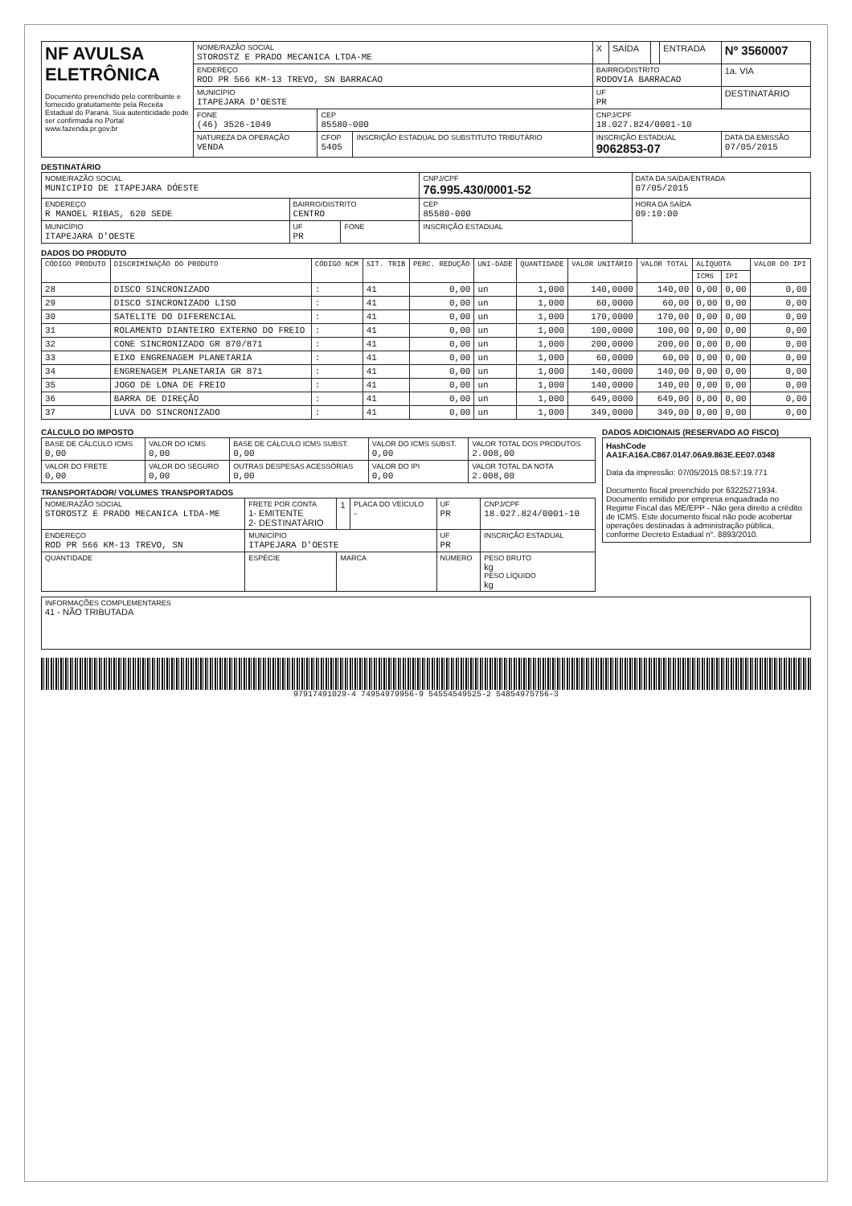| NF AVULSA ELETRÔNICA Documento preenchido pelo contribuinte e fornecido gratuitamente pela Receita Estadual do Paraná. Sua autenticidade pode ser confirmada no Portal www.fazenda.pr.gov.br | NOME/RAZÃO SOCIAL STOROSTZ E PRADO MECANICA LTDA-ME | | | X | SAÍDA | | ENTRADA | Nº 3560007 |
| | ENDEREÇO ROD PR 566 KM-13 TREVO, SN BARRACAO | | | BAIRRO/DISTRITO RODOVIA BARRACAO | | | | 1a. VIA |
| | MUNICÍPIO ITAPEJARA D'OESTE | | | UF PR | | | | DESTINATÁRIO |
| | FONE (46) 3526-1049 | CEP 85580-000 | | CNPJ/CPF 18.027.824/0001-10 | | | | |
| | NATUREZA DA OPERAÇÃO VENDA | CFOP 5405 | INSCRIÇÃO ESTADUAL DO SUBSTITUTO TRIBUTÁRIO | INSCRIÇÃO ESTADUAL 9062853-07 | | | | DATA DA EMISSÃO 07/05/2015 |
DESTINATÁRIO
| NOME/RAZÃO SOCIAL MUNICIPIO DE ITAPEJARA DÓESTE | | | CNPJ/CPF 76.995.430/0001-52 | DATA DA SAÍDA/ENTRADA 07/05/2015 |
| ENDEREÇO R MANOEL RIBAS, 620 SEDE | BAIRRO/DISTRITO CENTRO | | CEP 85580-000 | HORA DA SAÍDA 09:10:00 |
| MUNICÍPIO ITAPEJARA D'OESTE | UF PR | FONE | INSCRIÇÃO ESTADUAL | |
DADOS DO PRODUTO
| CÓDIGO PRODUTO | DISCRIMINAÇÃO DO PRODUTO | CÓDIGO NCM | SIT. TRIB | PERC. REDUÇÃO | UNI-DADE | QUANTIDADE | VALOR UNITÁRIO | VALOR TOTAL | ALÍQUOTA | | VALOR DO IPI |
| --- | --- | --- | --- | --- | --- | --- | --- | --- | --- | --- | --- |
| | | | | | | | | | ICMS | IPI | |
| 28 | DISCO SINCRONIZADO | : | 41 | 0,00 | un | 1,000 | 140,0000 | 140,00 | 0,00 | 0,00 | 0,00 |
| 29 | DISCO SINCRONIZADO LISO | : | 41 | 0,00 | un | 1,000 | 60,0000 | 60,00 | 0,00 | 0,00 | 0,00 |
| 30 | SATELITE DO DIFERENCIAL | : | 41 | 0,00 | un | 1,000 | 170,0000 | 170,00 | 0,00 | 0,00 | 0,00 |
| 31 | ROLAMENTO DIANTEIRO EXTERNO DO FREIO | : | 41 | 0,00 | un | 1,000 | 100,0000 | 100,00 | 0,00 | 0,00 | 0,00 |
| 32 | CONE SINCRONIZADO GR 870/871 | : | 41 | 0,00 | un | 1,000 | 200,0000 | 200,00 | 0,00 | 0,00 | 0,00 |
| 33 | EIXO ENGRENAGEM PLANETARIA | : | 41 | 0,00 | un | 1,000 | 60,0000 | 60,00 | 0,00 | 0,00 | 0,00 |
| 34 | ENGRENAGEM PLANETARIA GR 871 | : | 41 | 0,00 | un | 1,000 | 140,0000 | 140,00 | 0,00 | 0,00 | 0,00 |
| 35 | JOGO DE LONA DE FREIO | : | 41 | 0,00 | un | 1,000 | 140,0000 | 140,00 | 0,00 | 0,00 | 0,00 |
| 36 | BARRA DE DIREÇÃO | : | 41 | 0,00 | un | 1,000 | 649,0000 | 649,00 | 0,00 | 0,00 | 0,00 |
| 37 | LUVA DO SINCRONIZADO | : | 41 | 0,00 | un | 1,000 | 349,0000 | 349,00 | 0,00 | 0,00 | 0,00 |
CÁLCULO DO IMPOSTO
| BASE DE CÁLCULO ICMS 0,00 | VALOR DO ICMS 0,00 | BASE DE CÁLCULO ICMS SUBST. 0,00 | VALOR DO ICMS SUBST. 0,00 | VALOR TOTAL DOS PRODUTOS 2.008,00 |
| VALOR DO FRETE 0,00 | VALOR DO SEGURO 0,00 | OUTRAS DESPESAS ACESSÓRIAS 0,00 | VALOR DO IPI 0,00 | VALOR TOTAL DA NOTA 2.008,00 |
TRANSPORTADOR/ VOLUMES TRANSPORTADOS
| NOME/RAZÃO SOCIAL STOROSTZ E PRADO MECANICA LTDA-ME | FRETE POR CONTA 1- EMITENTE 2- DESTINATÁRIO | 1 | PLACA DO VEÍCULO - | UF PR | CNPJ/CPF 18.027.824/0001-10 |
| ENDEREÇO ROD PR 566 KM-13 TREVO, SN | MUNICÍPIO ITAPEJARA D'OESTE | | | UF PR | INSCRIÇÃO ESTADUAL |
| QUANTIDADE | ESPÉCIE | MARCA | | NÚMERO | PESO BRUTO kg PESO LÍQUIDO kg |
DADOS ADICIONAIS (RESERVADO AO FISCO)
HashCode
AA1F.A16A.C867.0147.06A9.863E.EE07.0348
Data da impressão: 07/05/2015 08:57:19.771
Documento fiscal preenchido por 63225271934. Documento emitido por empresa enquadrada no Regime Fiscal das ME/EPP - Não gera direito a crédito de ICMS. Este documento fiscal não pode acobertar operações destinadas à administração pública, conforme Decreto Estadual n°. 8893/2010.
| INFORMAÇÕES COMPLEMENTARES 41 - NÃO TRIBUTADA |
97917491029-4 74954979956-9 54554549525-2 54854975756-3